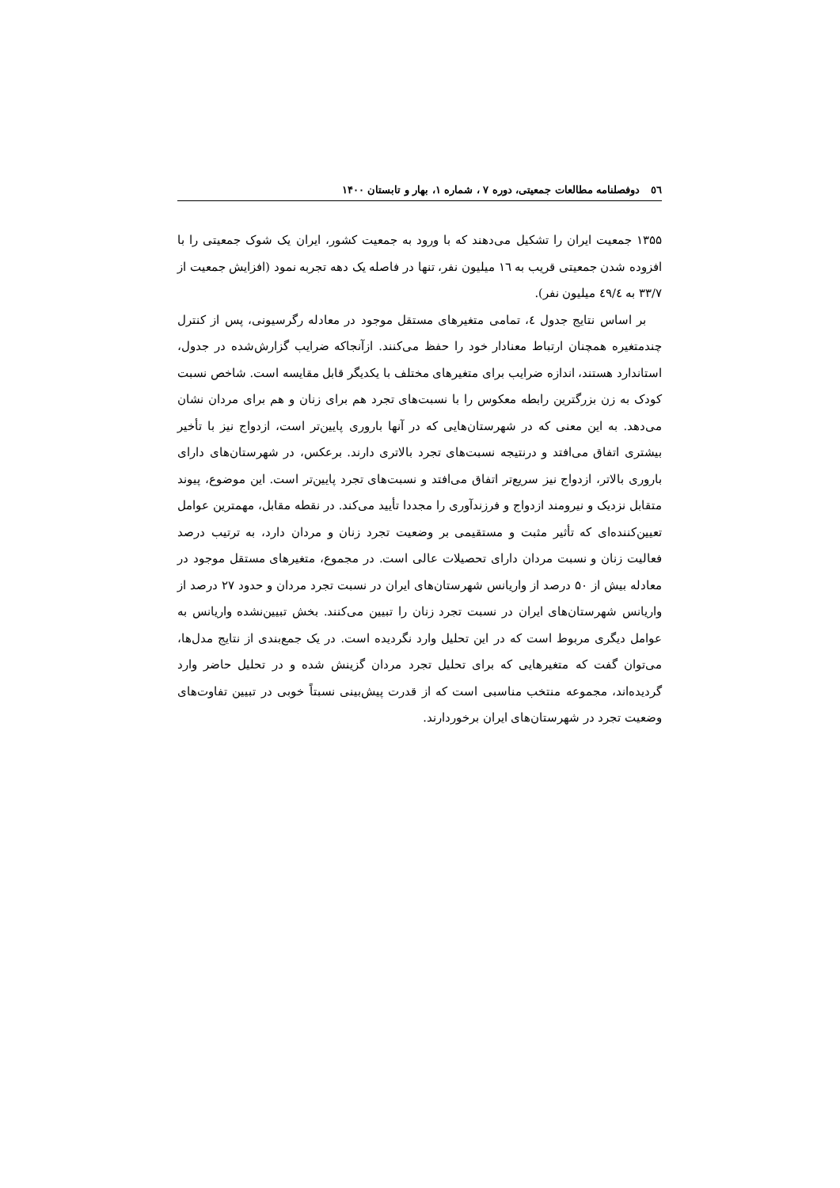٥٦ دوفصلنامه مطالعات جمعیتی، دوره ۷ ، شماره ۱، بهار و تابستان ۱۴۰۰
۱۳۵۵ جمعیت ایران را تشکیل می‌دهند که با ورود به جمعیت کشور، ایران یک شوک جمعیتی را با افزوده شدن جمعیتی قریب به ١٦ میلیون نفر، تنها در فاصله یک دهه تجربه نمود (افزایش جمعیت از ۳۳/۷ به ٤٩/٤ میلیون نفر).
بر اساس نتایج جدول ٤، تمامی متغیرهای مستقل موجود در معادله رگرسیونی، پس از کنترل چندمتغیره همچنان ارتباط معنادار خود را حفظ می‌کنند. ازآنجاکه ضرایب گزارش‌شده در جدول، استاندارد هستند، اندازه ضرایب برای متغیرهای مختلف با یکدیگر قابل مقایسه است. شاخص نسبت کودک به زن بزرگترین رابطه معکوس را با نسبت‌های تجرد هم برای زنان و هم برای مردان نشان می‌دهد. به این معنی که در شهرستان‌هایی که در آنها باروری پایین‌تر است، ازدواج نیز با تأخیر بیشتری اتفاق می‌افتد و درنتیجه نسبت‌های تجرد بالاتری دارند. برعکس، در شهرستان‌های دارای باروری بالاتر، ازدواج نیز سریع‌تر اتفاق می‌افتد و نسبت‌های تجرد پایین‌تر است. این موضوع، پیوند متقابل نزدیک و نیرومند ازدواج و فرزندآوری را مجددا تأیید می‌کند. در نقطه مقابل، مهمترین عوامل تعیین‌کننده‌ای که تأثیر مثبت و مستقیمی بر وضعیت تجرد زنان و مردان دارد، به ترتیب درصد فعالیت زنان و نسبت مردان دارای تحصیلات عالی است. در مجموع، متغیرهای مستقل موجود در معادله بیش از ۵۰ درصد از واریانس شهرستان‌های ایران در نسبت تجرد مردان و حدود ۲۷ درصد از واریانس شهرستان‌های ایران در نسبت تجرد زنان را تبیین می‌کنند. بخش تبیین‌نشده واریانس به عوامل دیگری مربوط است که در این تحلیل وارد نگردیده است. در یک جمع‌بندی از نتایج مدل‌ها، می‌توان گفت که متغیرهایی که برای تحلیل تجرد مردان گزینش شده و در تحلیل حاضر وارد گردیده‌اند، مجموعه منتخب مناسبی است که از قدرت پیش‌بینی نسبتاً خوبی در تبیین تفاوت‌های وضعیت تجرد در شهرستان‌های ایران برخوردارند.